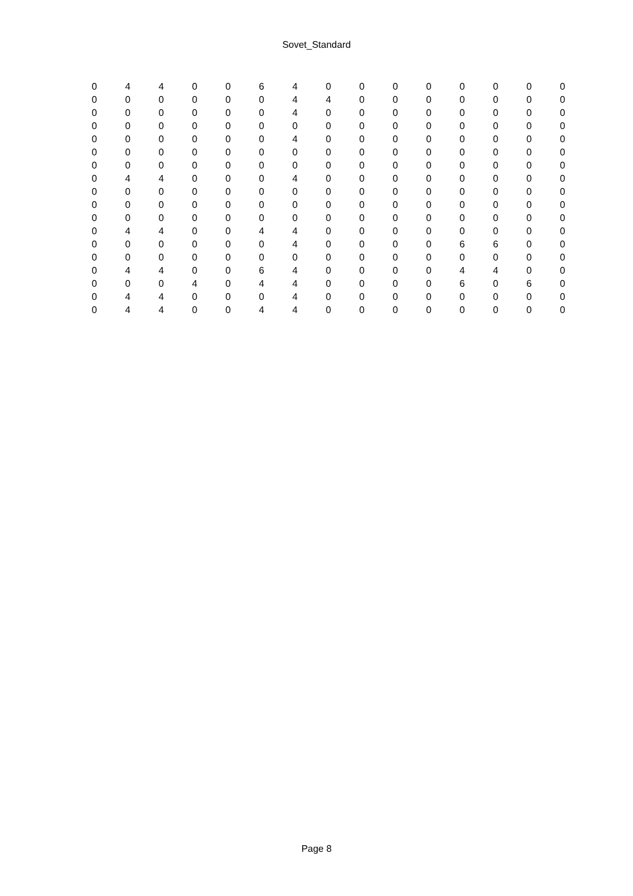Sovet_Standard
| 0 | 4 | 4 | 0 | 0 | 6 | 4 | 0 | 0 | 0 | 0 | 0 | 0 | 0 | 0 |
| 0 | 0 | 0 | 0 | 0 | 0 | 4 | 4 | 0 | 0 | 0 | 0 | 0 | 0 | 0 |
| 0 | 0 | 0 | 0 | 0 | 0 | 4 | 0 | 0 | 0 | 0 | 0 | 0 | 0 | 0 |
| 0 | 0 | 0 | 0 | 0 | 0 | 0 | 0 | 0 | 0 | 0 | 0 | 0 | 0 | 0 |
| 0 | 0 | 0 | 0 | 0 | 0 | 4 | 0 | 0 | 0 | 0 | 0 | 0 | 0 | 0 |
| 0 | 0 | 0 | 0 | 0 | 0 | 0 | 0 | 0 | 0 | 0 | 0 | 0 | 0 | 0 |
| 0 | 0 | 0 | 0 | 0 | 0 | 0 | 0 | 0 | 0 | 0 | 0 | 0 | 0 | 0 |
| 0 | 4 | 4 | 0 | 0 | 0 | 4 | 0 | 0 | 0 | 0 | 0 | 0 | 0 | 0 |
| 0 | 0 | 0 | 0 | 0 | 0 | 0 | 0 | 0 | 0 | 0 | 0 | 0 | 0 | 0 |
| 0 | 0 | 0 | 0 | 0 | 0 | 0 | 0 | 0 | 0 | 0 | 0 | 0 | 0 | 0 |
| 0 | 0 | 0 | 0 | 0 | 0 | 0 | 0 | 0 | 0 | 0 | 0 | 0 | 0 | 0 |
| 0 | 4 | 4 | 0 | 0 | 4 | 4 | 0 | 0 | 0 | 0 | 0 | 0 | 0 | 0 |
| 0 | 0 | 0 | 0 | 0 | 0 | 4 | 0 | 0 | 0 | 0 | 6 | 6 | 0 | 0 |
| 0 | 0 | 0 | 0 | 0 | 0 | 0 | 0 | 0 | 0 | 0 | 0 | 0 | 0 | 0 |
| 0 | 4 | 4 | 0 | 0 | 6 | 4 | 0 | 0 | 0 | 0 | 4 | 4 | 0 | 0 |
| 0 | 0 | 0 | 4 | 0 | 4 | 4 | 0 | 0 | 0 | 0 | 6 | 0 | 6 | 0 |
| 0 | 4 | 4 | 0 | 0 | 0 | 4 | 0 | 0 | 0 | 0 | 0 | 0 | 0 | 0 |
| 0 | 4 | 4 | 0 | 0 | 4 | 4 | 0 | 0 | 0 | 0 | 0 | 0 | 0 | 0 |
Page 8